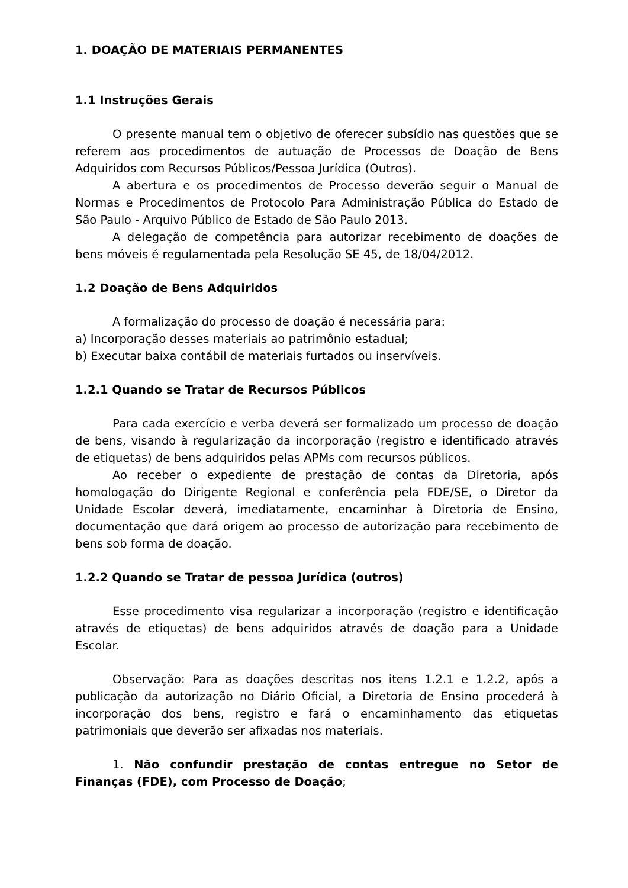1. DOAÇÃO DE MATERIAIS PERMANENTES
1.1 Instruções Gerais
O presente manual tem o objetivo de oferecer subsídio nas questões que se referem aos procedimentos de autuação de Processos de Doação de Bens Adquiridos com Recursos Públicos/Pessoa Jurídica (Outros).
A abertura e os procedimentos de Processo deverão seguir o Manual de Normas e Procedimentos de Protocolo Para Administração Pública do Estado de São Paulo - Arquivo Público de Estado de São Paulo 2013.
A delegação de competência para autorizar recebimento de doações de bens móveis é regulamentada pela Resolução SE 45, de 18/04/2012.
1.2 Doação de Bens Adquiridos
A formalização do processo de doação é necessária para:
a) Incorporação desses materiais ao patrimônio estadual;
b) Executar baixa contábil de materiais furtados ou inservíveis.
1.2.1 Quando se Tratar de Recursos Públicos
Para cada exercício e verba deverá ser formalizado um processo de doação de bens, visando à regularização da incorporação (registro e identificado através de etiquetas) de bens adquiridos pelas APMs com recursos públicos.
Ao receber o expediente de prestação de contas da Diretoria, após homologação do Dirigente Regional e conferência pela FDE/SE, o Diretor da Unidade Escolar deverá, imediatamente, encaminhar à Diretoria de Ensino, documentação que dará origem ao processo de autorização para recebimento de bens sob forma de doação.
1.2.2 Quando se Tratar de pessoa Jurídica (outros)
Esse procedimento visa regularizar a incorporação (registro e identificação através de etiquetas) de bens adquiridos através de doação para a Unidade Escolar.
Observação: Para as doações descritas nos itens 1.2.1 e 1.2.2, após a publicação da autorização no Diário Oficial, a Diretoria de Ensino procederá à incorporação dos bens, registro e fará o encaminhamento das etiquetas patrimoniais que deverão ser afixadas nos materiais.
1. Não confundir prestação de contas entregue no Setor de Finanças (FDE), com Processo de Doação;